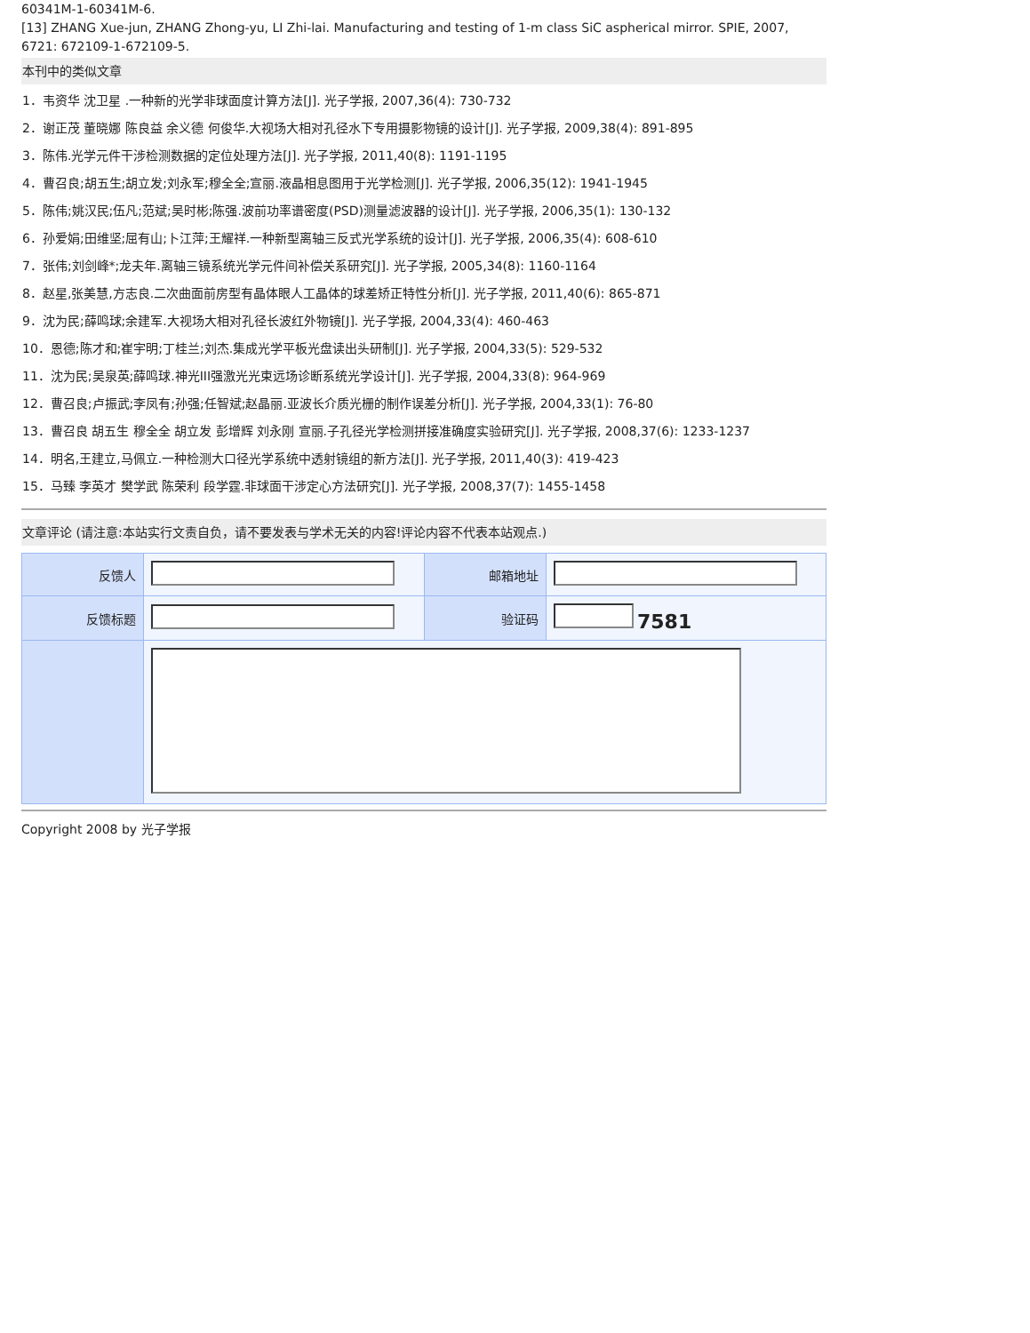60341M-1-60341M-6.
[13] ZHANG Xue-jun, ZHANG Zhong-yu, LI Zhi-lai. Manufacturing and testing of 1-m class SiC aspherical mirror. SPIE, 2007, 6721: 672109-1-672109-5.
本刊中的类似文章
1．韦资华 沈卫星 .一种新的光学非球面度计算方法[J]. 光子学报, 2007,36(4): 730-732
2．谢正茂 董晓娜 陈良益 余义德 何俊华.大视场大相对孔径水下专用摄影物镜的设计[J]. 光子学报, 2009,38(4): 891-895
3．陈伟.光学元件干涉检测数据的定位处理方法[J]. 光子学报, 2011,40(8): 1191-1195
4．曹召良;胡五生;胡立发;刘永军;穆全全;宣丽.液晶相息图用于光学检测[J]. 光子学报, 2006,35(12): 1941-1945
5．陈伟;姚汉民;伍凡;范斌;吴时彬;陈强.波前功率谱密度(PSD)测量滤波器的设计[J]. 光子学报, 2006,35(1): 130-132
6．孙爱娟;田维坚;屈有山;卜江萍;王耀祥.一种新型离轴三反式光学系统的设计[J]. 光子学报, 2006,35(4): 608-610
7．张伟;刘剑峰*;龙夫年.离轴三镜系统光学元件间补偿关系研究[J]. 光子学报, 2005,34(8): 1160-1164
8．赵星,张美慧,方志良.二次曲面前房型有晶体眼人工晶体的球差矫正特性分析[J]. 光子学报, 2011,40(6): 865-871
9．沈为民;薛鸣球;余建军.大视场大相对孔径长波红外物镜[J]. 光子学报, 2004,33(4): 460-463
10．恩德;陈才和;崔宇明;丁桂兰;刘杰.集成光学平板光盘读出头研制[J]. 光子学报, 2004,33(5): 529-532
11．沈为民;吴泉英;薛鸣球.神光III强激光光束远场诊断系统光学设计[J]. 光子学报, 2004,33(8): 964-969
12．曹召良;卢振武;李凤有;孙强;任智斌;赵晶丽.亚波长介质光栅的制作误差分析[J]. 光子学报, 2004,33(1): 76-80
13．曹召良 胡五生 穆全全 胡立发 彭增辉 刘永刚 宣丽.子孔径光学检测拼接准确度实验研究[J]. 光子学报, 2008,37(6): 1233-1237
14．明名,王建立,马佩立.一种检测大口径光学系统中透射镜组的新方法[J]. 光子学报, 2011,40(3): 419-423
15．马臻 李英才 樊学武 陈荣利 段学霆.非球面干涉定心方法研究[J]. 光子学报, 2008,37(7): 1455-1458
文章评论 (请注意:本站实行文责自负，请不要发表与学术无关的内容!评论内容不代表本站观点.)
| 反馈人 | | 邮箱地址 | |
| 反馈标题 | | 验证码 | 7581 |
Copyright 2008 by 光子学报